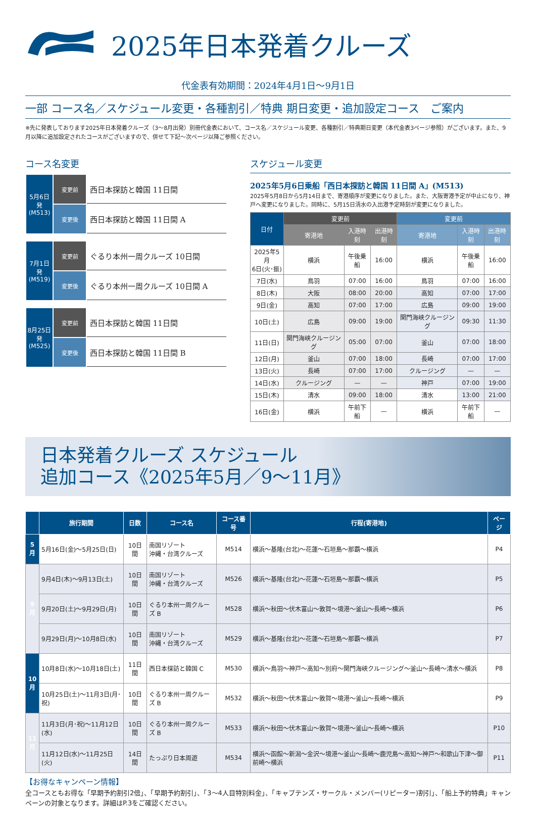2025年日本発着クルーズ
代金表有効期間：2024年4月1日〜9月1日
一部 コース名／スケジュール変更・各種割引／特典 期日変更・追加設定コース　ご案内
※先に発表しております2025年日本発着クルーズ（3〜8月出発）別冊代金表において、コース名／スケジュール変更、各種割引／特典期日変更（本代金表3ページ参照）がございます。また、9月以降に追加設定されたコースがございますので、併せて下記〜次ページ以降ご参照ください。
コース名変更
| 5月6日 発 (M513) | 変更前 | 西日本探訪と韓国 11日間 |
| | 変更後 | 西日本探訪と韓国 11日間 A |
| 7月1日 発 (M519) | 変更前 | ぐるり本州一周クルーズ 10日間 |
| | 変更後 | ぐるり本州一周クルーズ 10日間 A |
| 8月25日 発 (M525) | 変更前 | 西日本探訪と韓国 11日間 |
| | 変更後 | 西日本探訪と韓国 11日間 B |
スケジュール変更
2025年5月6日乗船「西日本探訪と韓国 11日間 A」(M513)
2025年5月8日から5月14日まで、寄港順序が変更になりました。また、大阪寄港予定が中止になり、神戸へ変更になりました。同時に、5月15日清水の入出港予定時刻が変更になりました。
| 日付 | 変更前 | | | 変更前 | | |
| --- | --- | --- | --- | --- | --- | --- |
| | 寄港地 | 入港時刻 | 出港時刻 | 寄港地 | 入港時刻 | 出港時刻 |
| 2025年5月 6日(火･振) | 横浜 | 午後乗船 | 16:00 | 横浜 | 午後乗船 | 16:00 |
| 7日(水) | 鳥羽 | 07:00 | 16:00 | 鳥羽 | 07:00 | 16:00 |
| 8日(木) | 大阪 | 08:00 | 20:00 | 高知 | 07:00 | 17:00 |
| 9日(金) | 高知 | 07:00 | 17:00 | 広島 | 09:00 | 19:00 |
| 10日(土) | 広島 | 09:00 | 19:00 | 関門海峡クルージング | 09:30 | 11:30 |
| 11日(日) | 関門海峡クルージング | 05:00 | 07:00 | 釜山 | 07:00 | 18:00 |
| 12日(月) | 釜山 | 07:00 | 18:00 | 長崎 | 07:00 | 17:00 |
| 13日(火) | 長崎 | 07:00 | 17:00 | クルージング | — | — |
| 14日(水) | クルージング | — | — | 神戸 | 07:00 | 19:00 |
| 15日(木) | 清水 | 09:00 | 18:00 | 清水 | 13:00 | 21:00 |
| 16日(金) | 横浜 | 午前下船 | — | 横浜 | 午前下船 | — |
日本発着クルーズ スケジュール
追加コース《2025年5月／9〜11月》
| | 旅行期間 | 日数 | コース名 | コース番号 | 行程(寄港地) | ページ |
| --- | --- | --- | --- | --- | --- | --- |
| 5 月 | 5月16日(金)〜5月25日(日) | 10日間 | 南国リゾート 沖縄・台湾クルーズ | M514 | 横浜〜基隆(台北)〜花蓮〜石垣島〜那覇〜横浜 | P4 |
| 9 月 | 9月4日(木)〜9月13日(土) | 10日間 | 南国リゾート 沖縄・台湾クルーズ | M526 | 横浜〜基隆(台北)〜花蓮〜石垣島〜那覇〜横浜 | P5 |
| | 9月20日(土)〜9月29日(月) | 10日間 | ぐるり本州一周クルーズ B | M528 | 横浜〜秋田〜伏木富山〜敦賀〜境港〜釜山〜長崎〜横浜 | P6 |
| | 9月29日(月)〜10月8日(水) | 10日間 | 南国リゾート 沖縄・台湾クルーズ | M529 | 横浜〜基隆(台北)〜花蓮〜石垣島〜那覇〜横浜 | P7 |
| 10 月 | 10月8日(水)〜10月18日(土) | 11日間 | 西日本探訪と韓国 C | M530 | 横浜〜鳥羽〜神戸〜高知〜別府〜関門海峡クルージング〜釜山〜長崎〜清水〜横浜 | P8 |
| | 10月25日(土)〜11月3日(月･祝) | 10日間 | ぐるり本州一周クルーズ B | M532 | 横浜〜秋田〜伏木富山〜敦賀〜境港〜釜山〜長崎〜横浜 | P9 |
| 11 月 | 11月3日(月･祝)〜11月12日(水) | 10日間 | ぐるり本州一周クルーズ B | M533 | 横浜〜秋田〜伏木富山〜敦賀〜境港〜釜山〜長崎〜横浜 | P10 |
| | 11月12日(水)〜11月25日(火) | 14日間 | たっぷり日本周遊 | M534 | 横浜〜函館〜新潟〜金沢〜境港〜釜山〜長崎〜鹿児島〜高知〜神戸〜和歌山下津〜御前崎〜横浜 | P11 |
【お得なキャンペーン情報】
全コースともお得な「早期予約割引2倍」、「早期予約割引」、「3〜4人目特別料金」、「キャプテンズ・サークル・メンバー(リピーター)割引」、「船上予約特典」キャンペーンの対象となります。詳細はP.3をご確認ください。